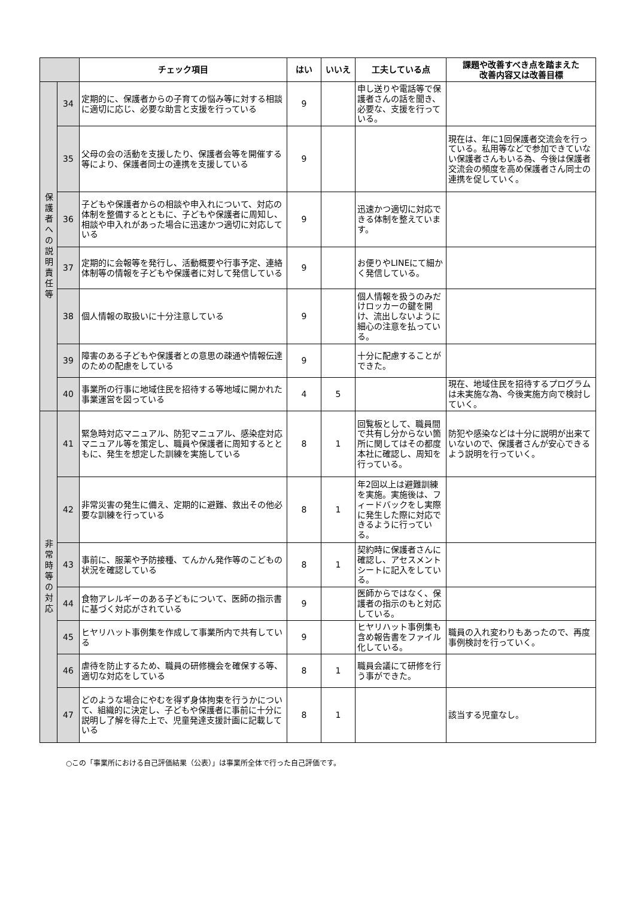| | | チェック項目 | はい | いいえ | 工夫している点 | 課題や改善すべき点を踏まえた 改善内容又は改善目標 |
| --- | --- | --- | --- | --- | --- | --- |
| 保護者への説明責任等 | 34 | 定期的に、保護者からの子育ての悩み等に対する相談に適切に応じ、必要な助言と支援を行っている | 9 | | 申し送りや電話等で保護者さんの話を聞き、必要な、支援を行っている。 | |
| | 35 | 父母の会の活動を支援したり、保護者会等を開催する等により、保護者同士の連携を支援している | 9 | | | 現在は、年に1回保護者交流会を行っている。私用等などで参加できていない保護者さんもいる為、今後は保護者交流会の頻度を高め保護者さん同士の連携を促していく。 |
| | 36 | 子どもや保護者からの相談や申入れについて、対応の体制を整備するとともに、子どもや保護者に周知し、相談や申入れがあった場合に迅速かつ適切に対応している | 9 | | 迅速かつ適切に対応できる体制を整えています。 | |
| | 37 | 定期的に会報等を発行し、活動概要や行事予定、連絡体制等の情報を子どもや保護者に対して発信している | 9 | | お便りやLINEにて細かく発信している。 | |
| | 38 | 個人情報の取扱いに十分注意している | 9 | | 個人情報を扱うのみだけロッカーの鍵を開け、流出しないように細心の注意を払っている。 | |
| | 39 | 障害のある子どもや保護者との意思の疎通や情報伝達のための配慮をしている | 9 | | 十分に配慮することができた。 | |
| | 40 | 事業所の行事に地域住民を招待する等地域に開かれた事業運営を図っている | 4 | 5 | | 現在、地域住民を招待するプログラムは未実施な為、今後実施方向で検討していく。 |
| 非常時等の対応 | 41 | 緊急時対応マニュアル、防犯マニュアル、感染症対応マニュアル等を策定し、職員や保護者に周知するとともに、発生を想定した訓練を実施している | 8 | 1 | 回覧板として、職員間で共有し分からない箇所に関してはその都度本社に確認し、周知を行っている。 | 防犯や感染などは十分に説明が出来ていないので、保護者さんが安心できるよう説明を行っていく。 |
| | 42 | 非常災害の発生に備え、定期的に避難、救出その他必要な訓練を行っている | 8 | 1 | 年2回以上は避難訓練を実施。実施後は、フィードバックをし実際に発生した際に対応できるように行っている。 | |
| | 43 | 事前に、服薬や予防接種、てんかん発作等のこどもの状況を確認している | 8 | 1 | 契約時に保護者さんに確認し、アセスメントシートに記入をしている。 | |
| | 44 | 食物アレルギーのある子どもについて、医師の指示書に基づく対応がされている | 9 | | 医師からではなく、保護者の指示のもと対応している。 | |
| | 45 | ヒヤリハット事例集を作成して事業所内で共有している | 9 | | ヒヤリハット事例集も含め報告書をファイル化している。 | 職員の入れ変わりもあったので、再度事例検討を行っていく。 |
| | 46 | 虐待を防止するため、職員の研修機会を確保する等、適切な対応をしている | 8 | 1 | 職員会議にて研修を行う事ができた。 | |
| | 47 | どのような場合にやむを得ず身体拘束を行うかについて、組織的に決定し、子どもや保護者に事前に十分に説明し了解を得た上で、児童発達支援計画に記載している | 8 | 1 | | 該当する児童なし。 |
○この「事業所における自己評価結果（公表）」は事業所全体で行った自己評価です。